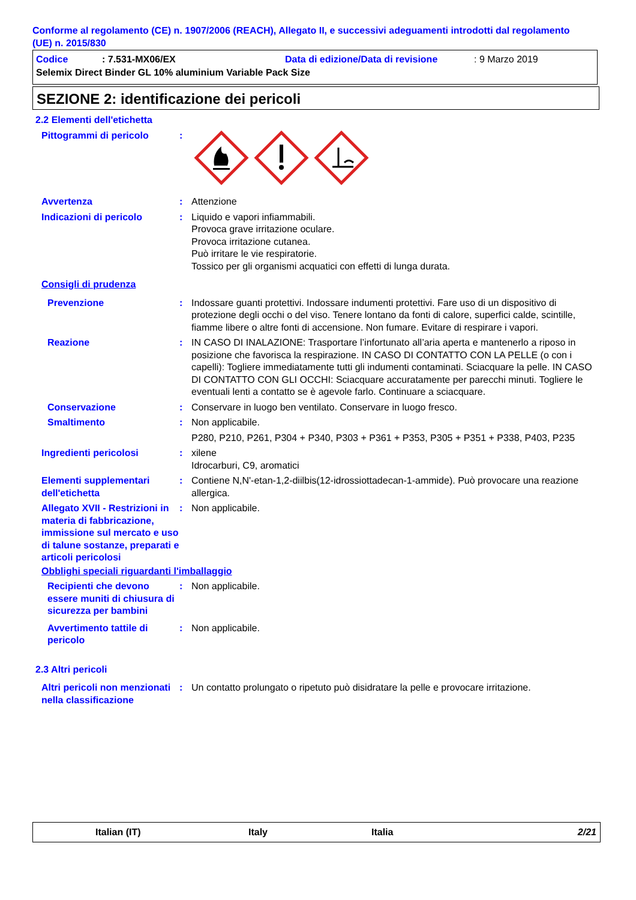Conforme al regolamento (CE) n. 1907/2006 (REACH), Allegato II, e successivi adeguamenti introdotti dal regolamento (UE) n. 2015/830
Codice: 7.531-MX06/EX Data di edizione/Data di revisione: 9 Marzo 2019
Selemix Direct Binder GL 10% aluminium Variable Pack Size
SEZIONE 2: identificazione dei pericoli
2.2 Elementi dell'etichetta
Pittogrammi di pericolo :
Avvertenza : Attenzione
Indicazioni di pericolo : Liquido e vapori infiammabili.
Provoca grave irritazione oculare.
Provoca irritazione cutanea.
Può irritare le vie respiratorie.
Tossico per gli organismi acquatici con effetti di lunga durata.
Consigli di prudenza
Prevenzione : Indossare guanti protettivi. Indossare indumenti protettivi. Fare uso di un dispositivo di protezione degli occhi o del viso. Tenere lontano da fonti di calore, superfici calde, scintille, fiamme libere o altre fonti di accensione. Non fumare. Evitare di respirare i vapori.
Reazione : IN CASO DI INALAZIONE: Trasportare l’infortunato all’aria aperta e mantenerlo a riposo in posizione che favorisca la respirazione. IN CASO DI CONTATTO CON LA PELLE (o con i capelli): Togliere immediatamente tutti gli indumenti contaminati. Sciacquare la pelle. IN CASO DI CONTATTO CON GLI OCCHI: Sciacquare accuratamente per parecchi minuti. Togliere le eventuali lenti a contatto se è agevole farlo. Continuare a sciacquare.
Conservazione : Conservare in luogo ben ventilato. Conservare in luogo fresco.
Smaltimento : Non applicabile.
P280, P210, P261, P304 + P340, P303 + P361 + P353, P305 + P351 + P338, P403, P235
Ingredienti pericolosi : xilene
Idrocarburi, C9, aromatici
Elementi supplementari dell'etichetta
: Contiene N,N'-etan-1,2-diilbis(12-idrossiottadecan-1-ammide). Può provocare una reazione allergica.
Allegato XVII - Restrizioni in materia di fabbricazione, immissione sul mercato e uso di talune sostanze, preparati e articoli pericolosi
: Non applicabile.
Obblighi speciali riguardanti l'imballaggio
Recipienti che devono essere muniti di chiusura di sicurezza per bambini
: Non applicabile.
Avvertimento tattile di pericolo
: Non applicabile.
2.3 Altri pericoli
Altri pericoli non menzionati nella classificazione
: Un contatto prolungato o ripetuto può disidratare la pelle e provocare irritazione.
Italian (IT) Italy Italia 2/21